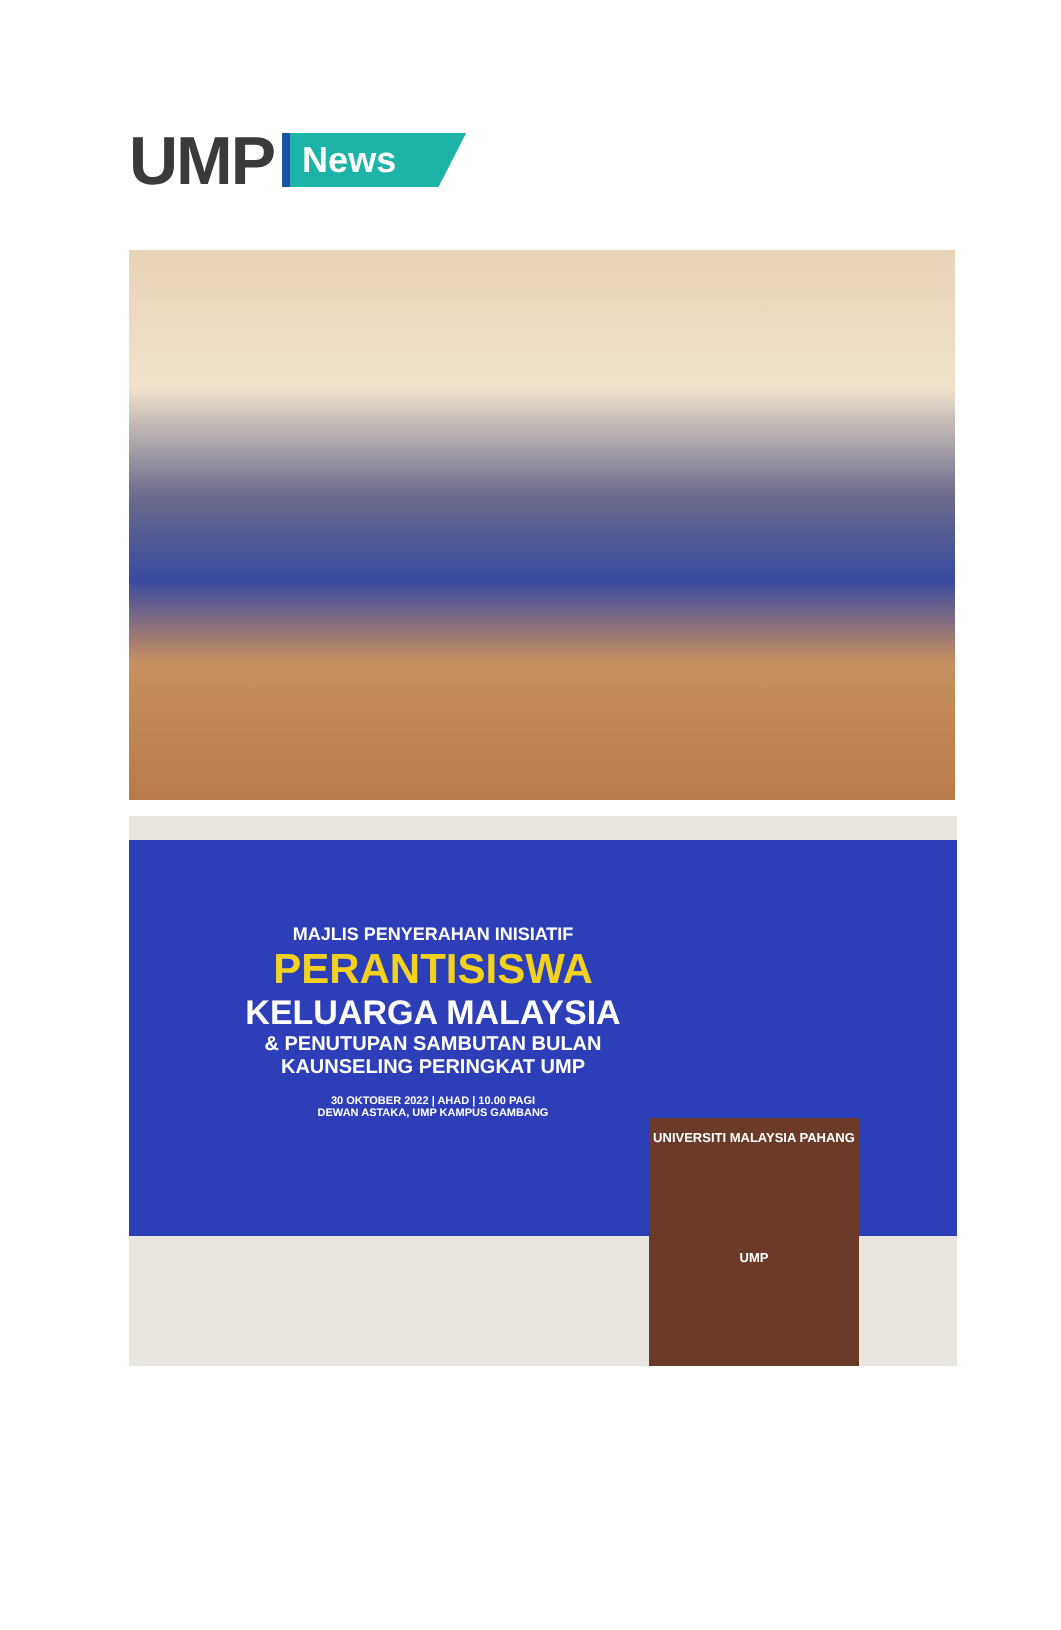UMP News
MAJLIS PENYERAHAN INISIATIF
PERANTISISWA
KELUARGA MALAYSIA
& PENUTUPAN SAMBUTAN BULAN
KAUNSELING PERINGKAT UMP
30 OKTOBER 2022 | AHAD | 10.00 PAGI
DEWAN ASTAKA, UMP KAMPUS GAMBANG
UNIVERSITI MALAYSIA PAHANG
UMP